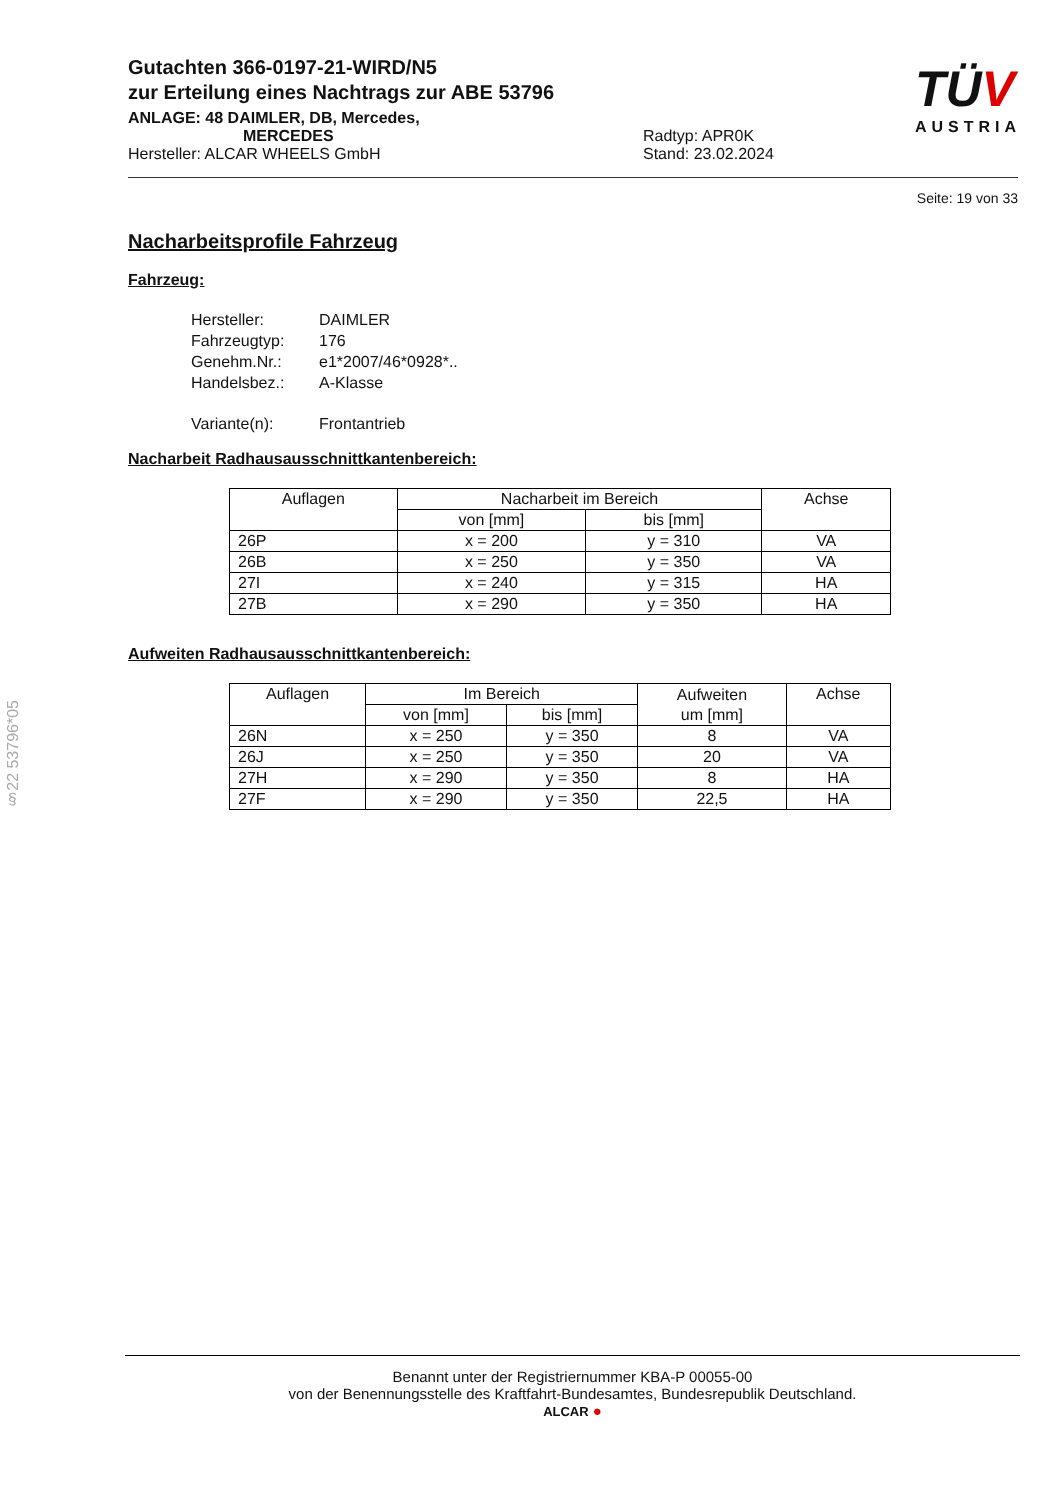TÜV
AUSTRIA
§22 53796*05
Gutachten 366-0197-21-WIRD/N5
zur Erteilung eines Nachtrags zur ABE 53796
ANLAGE: 48 DAIMLER, DB, Mercedes,
MERCEDES Radtyp: APR0K
Hersteller: ALCAR WHEELS GmbH Stand: 23.02.2024
Seite: 19 von 33
Nacharbeitsprofile Fahrzeug
Fahrzeug:
Hersteller: DAIMLER
Fahrzeugtyp: 176
Genehm.Nr.: e1*2007/46*0928*..
Handelsbez.: A-Klasse
Variante(n): Frontantrieb
Nacharbeit Radhausausschnittkantenbereich:
| Auflagen | Nacharbeit im Bereich | | Achse |
| --- | --- | --- | --- |
| | von [mm] | bis [mm] | |
| 26P | x = 200 | y = 310 | VA |
| 26B | x = 250 | y = 350 | VA |
| 27I | x = 240 | y = 315 | HA |
| 27B | x = 290 | y = 350 | HA |
Aufweiten Radhausausschnittkantenbereich:
| Auflagen | Im Bereich | | Aufweiten um [mm] | Achse |
| --- | --- | --- | --- | --- |
| | von [mm] | bis [mm] | | |
| 26N | x = 250 | y = 350 | 8 | VA |
| 26J | x = 250 | y = 350 | 20 | VA |
| 27H | x = 290 | y = 350 | 8 | HA |
| 27F | x = 290 | y = 350 | 22,5 | HA |
Benannt unter der Registriernummer KBA-P 00055-00
von der Benennungsstelle des Kraftfahrt-Bundesamtes, Bundesrepublik Deutschland.
ALCAR ●